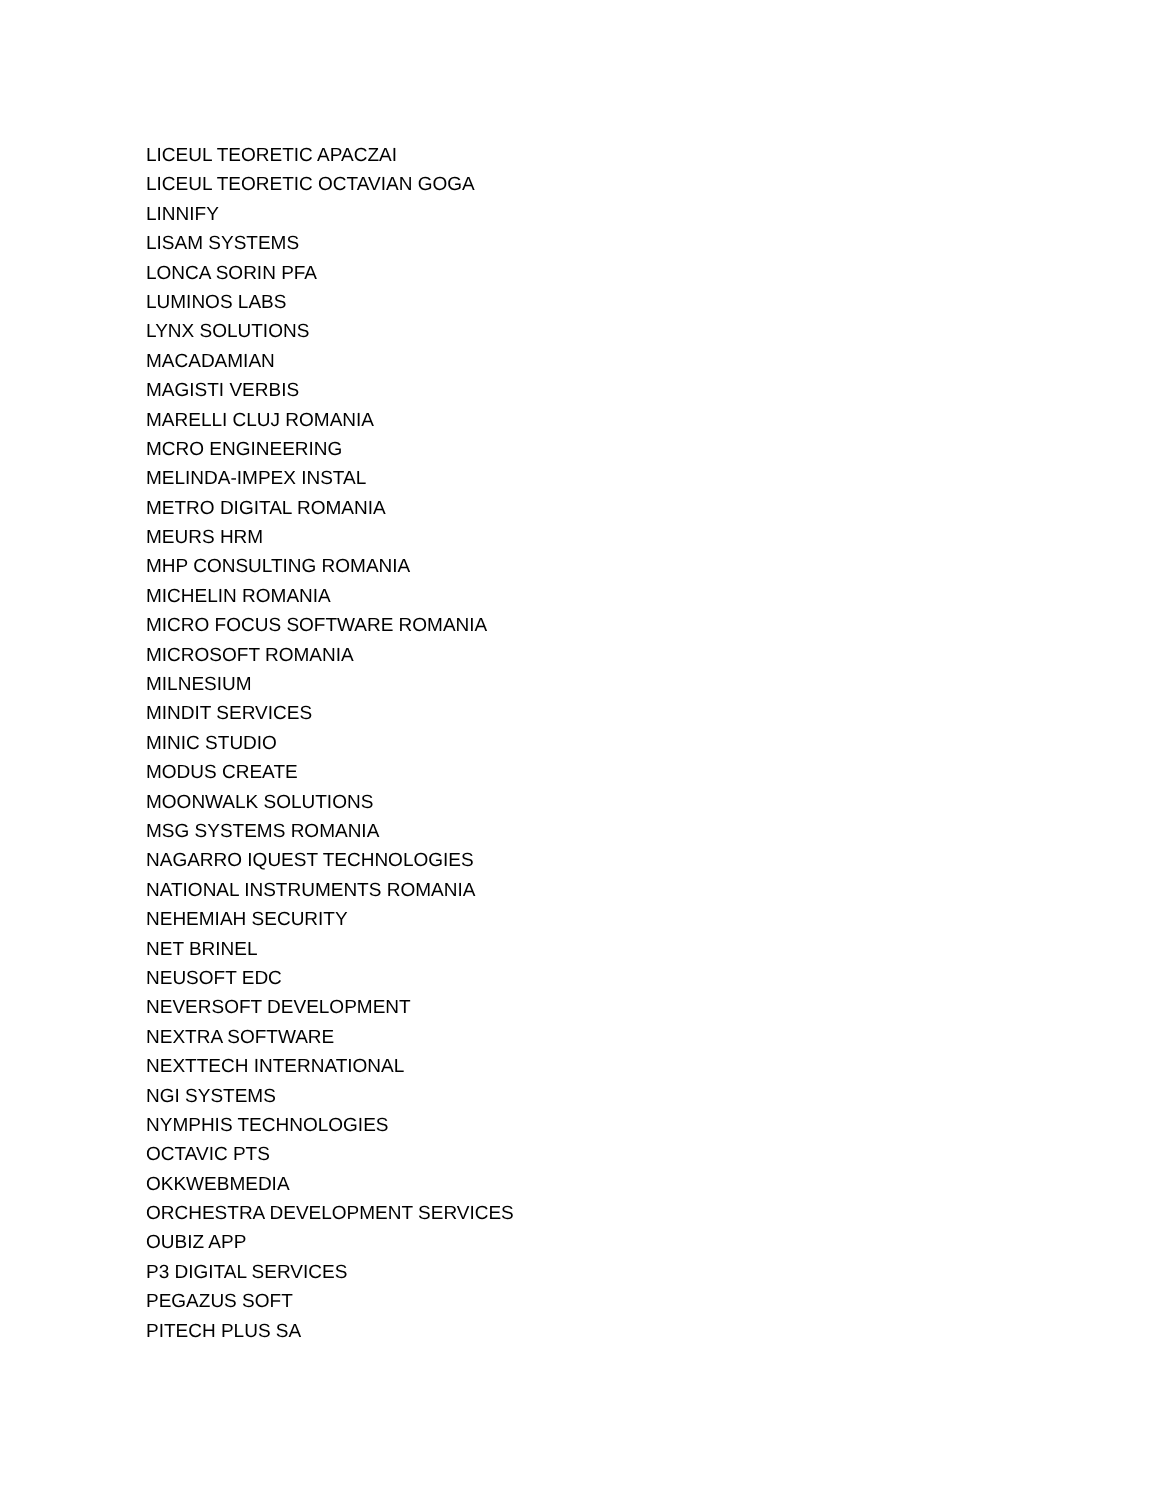LICEUL TEORETIC APACZAI
LICEUL TEORETIC OCTAVIAN GOGA
LINNIFY
LISAM SYSTEMS
LONCA SORIN PFA
LUMINOS LABS
LYNX SOLUTIONS
MACADAMIAN
MAGISTI VERBIS
MARELLI CLUJ ROMANIA
MCRO ENGINEERING
MELINDA-IMPEX INSTAL
METRO DIGITAL ROMANIA
MEURS HRM
MHP CONSULTING ROMANIA
MICHELIN ROMANIA
MICRO FOCUS SOFTWARE ROMANIA
MICROSOFT ROMANIA
MILNESIUM
MINDIT SERVICES
MINIC STUDIO
MODUS CREATE
MOONWALK SOLUTIONS
MSG SYSTEMS ROMANIA
NAGARRO IQUEST TECHNOLOGIES
NATIONAL INSTRUMENTS ROMANIA
NEHEMIAH SECURITY
NET BRINEL
NEUSOFT EDC
NEVERSOFT DEVELOPMENT
NEXTRA SOFTWARE
NEXTTECH INTERNATIONAL
NGI SYSTEMS
NYMPHIS TECHNOLOGIES
OCTAVIC PTS
OKKWEBMEDIA
ORCHESTRA DEVELOPMENT SERVICES
OUBIZ APP
P3 DIGITAL SERVICES
PEGAZUS SOFT
PITECH PLUS SA